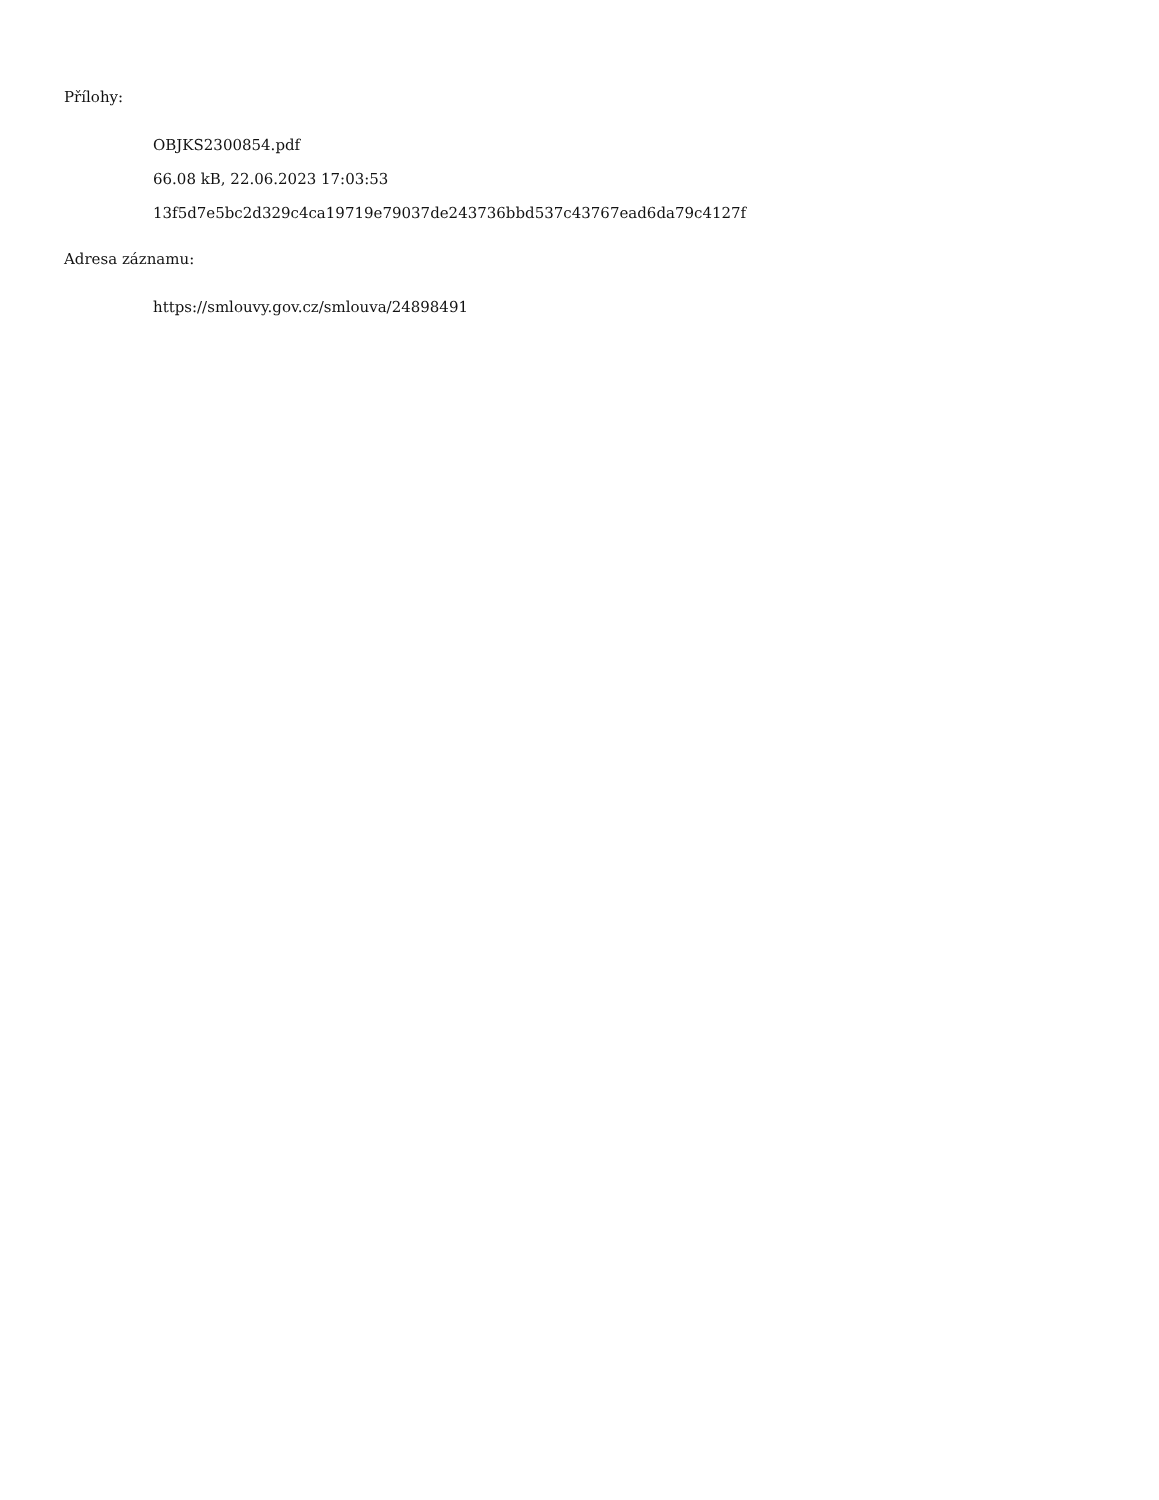Přílohy:
OBJKS2300854.pdf
66.08 kB, 22.06.2023 17:03:53
13f5d7e5bc2d329c4ca19719e79037de243736bbd537c43767ead6da79c4127f
Adresa záznamu:
https://smlouvy.gov.cz/smlouva/24898491